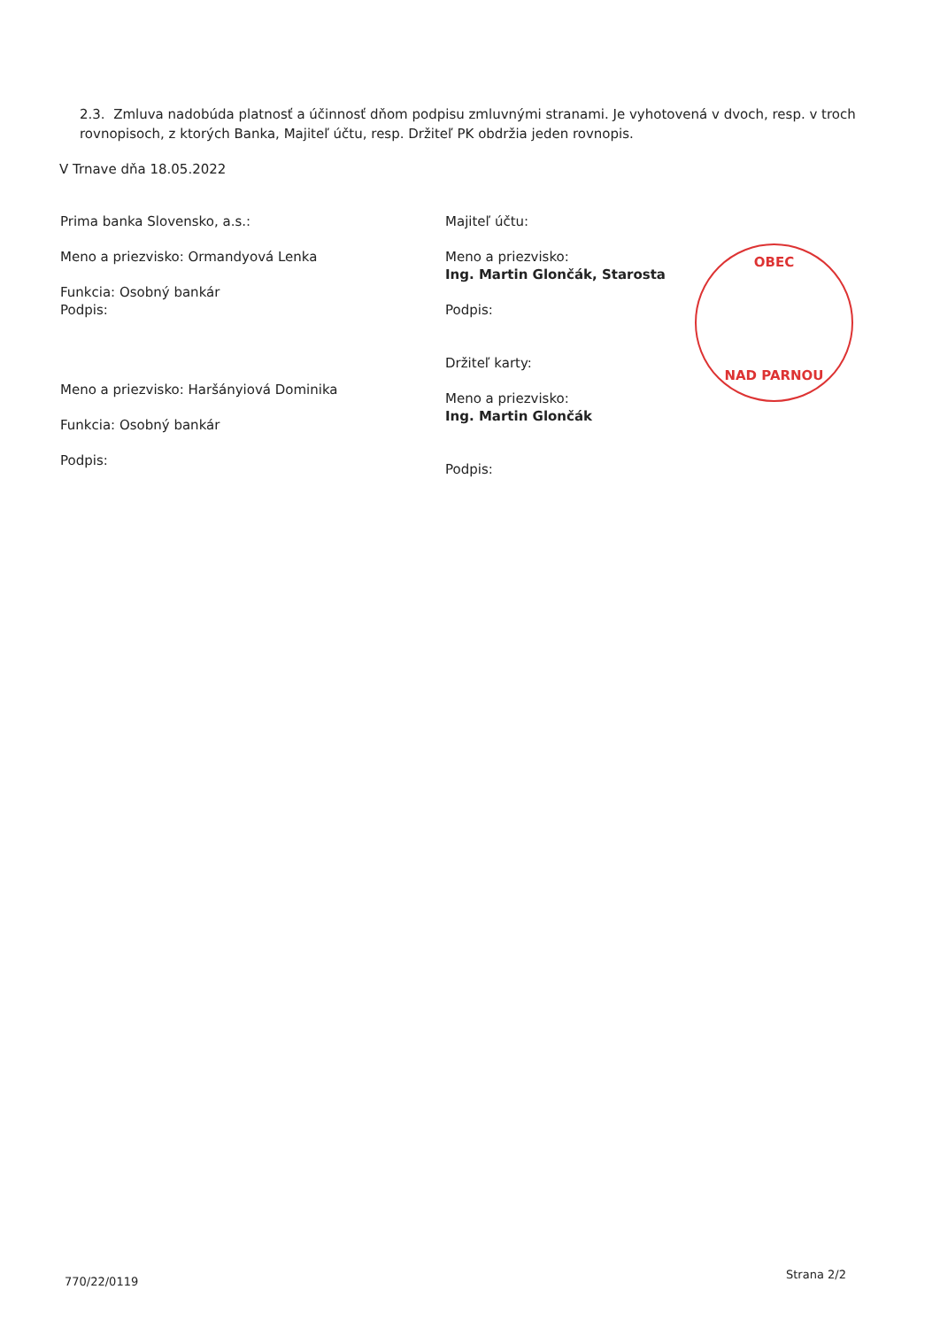2.3. Zmluva nadobúda platnosť a účinnosť dňom podpisu zmluvnými stranami. Je vyhotovená v dvoch, resp. v troch rovnopisoch, z ktorých Banka, Majiteľ účtu, resp. Držiteľ PK obdržia jeden rovnopis.
V Trnave dňa 18.05.2022
Prima banka Slovensko, a.s.:
Meno a priezvisko: Ormandyová Lenka
Funkcia: Osobný bankár
Podpis:
Meno a priezvisko: Haršányiová Dominika
Funkcia: Osobný bankár
Podpis:
Majiteľ účtu:
Meno a priezvisko:
Ing. Martin Glončák, Starosta
Podpis:
Držiteľ karty:
Meno a priezvisko:
Ing. Martin Glončák
Podpis:
OBEC
NAD PARNOU
770/22/0119
Strana 2/2